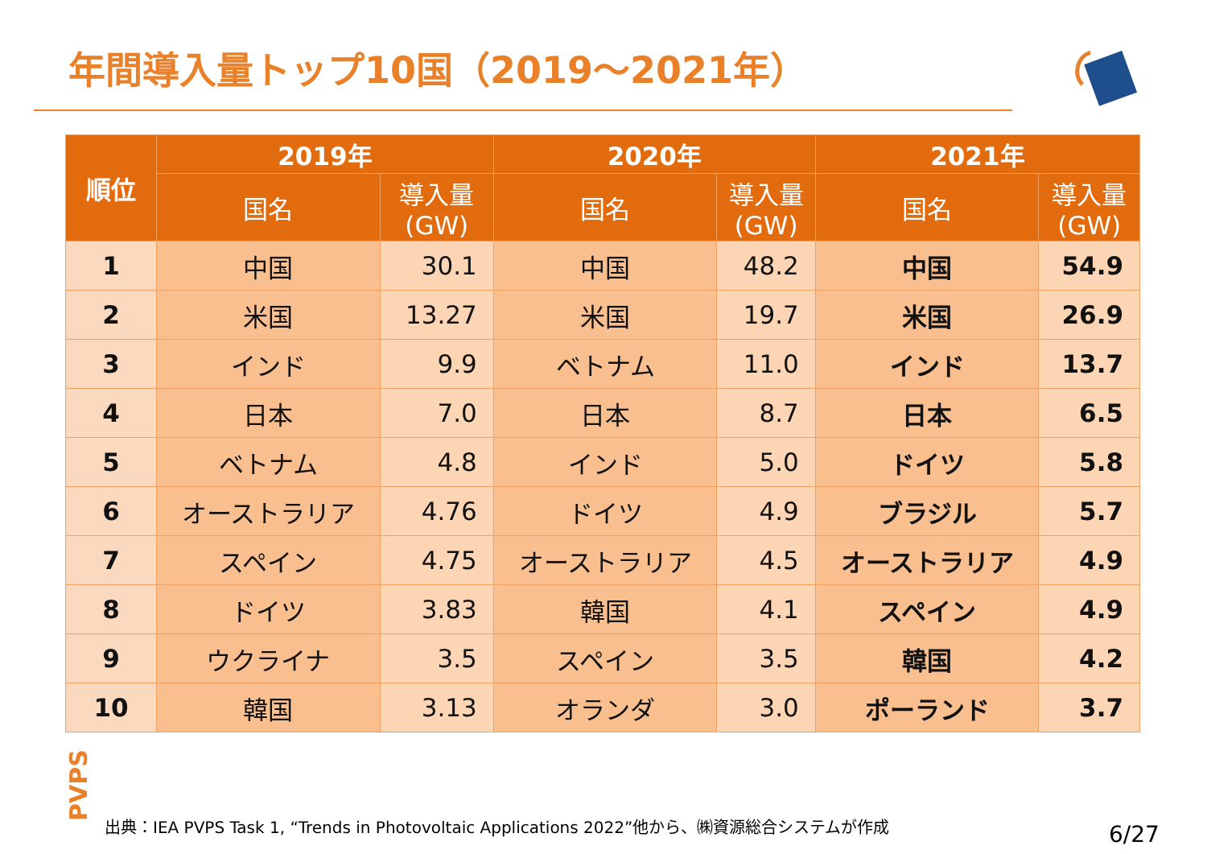年間導入量トップ10国（2019～2021年）
| 順位 | 2019年 | | 2020年 | | 2021年 | |
| --- | --- | --- | --- | --- | --- | --- |
| | 国名 | 導入量 (GW) | 国名 | 導入量 (GW) | 国名 | 導入量 (GW) |
| 1 | 中国 | 30.1 | 中国 | 48.2 | 中国 | 54.9 |
| 2 | 米国 | 13.27 | 米国 | 19.7 | 米国 | 26.9 |
| 3 | インド | 9.9 | ベトナム | 11.0 | インド | 13.7 |
| 4 | 日本 | 7.0 | 日本 | 8.7 | 日本 | 6.5 |
| 5 | ベトナム | 4.8 | インド | 5.0 | ドイツ | 5.8 |
| 6 | オーストラリア | 4.76 | ドイツ | 4.9 | ブラジル | 5.7 |
| 7 | スペイン | 4.75 | オーストラリア | 4.5 | オーストラリア | 4.9 |
| 8 | ドイツ | 3.83 | 韓国 | 4.1 | スペイン | 4.9 |
| 9 | ウクライナ | 3.5 | スペイン | 3.5 | 韓国 | 4.2 |
| 10 | 韓国 | 3.13 | オランダ | 3.0 | ポーランド | 3.7 |
PVPS
出典：IEA PVPS Task 1, “Trends in Photovoltaic Applications 2022”他から、㈱資源総合システムが作成
6/27